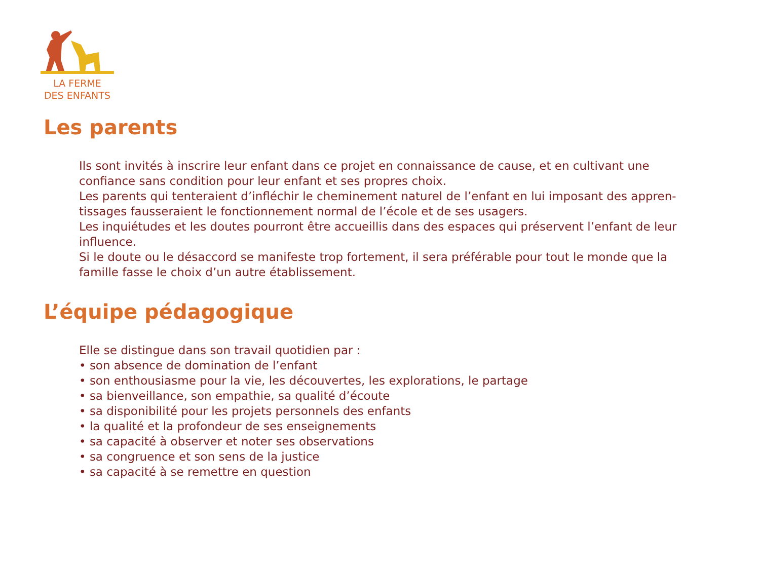LA FERME
DES ENFANTS
Les parents
Ils sont invités à inscrire leur enfant dans ce projet en connaissance de cause, et en cultivant une confiance sans condition pour leur enfant et ses propres choix.
Les parents qui tenteraient d’infléchir le cheminement naturel de l’enfant en lui imposant des appren-tissages fausseraient le fonctionnement normal de l’école et de ses usagers.
Les inquiétudes et les doutes pourront être accueillis dans des espaces qui préservent l’enfant de leur influence.
Si le doute ou le désaccord se manifeste trop fortement, il sera préférable pour tout le monde que la famille fasse le choix d’un autre établissement.
L’équipe pédagogique
Elle se distingue dans son travail quotidien par :
• son absence de domination de l’enfant
• son enthousiasme pour la vie, les découvertes, les explorations, le partage
• sa bienveillance, son empathie, sa qualité d’écoute
• sa disponibilité pour les projets personnels des enfants
• la qualité et la profondeur de ses enseignements
• sa capacité à observer et noter ses observations
• sa congruence et son sens de la justice
• sa capacité à se remettre en question